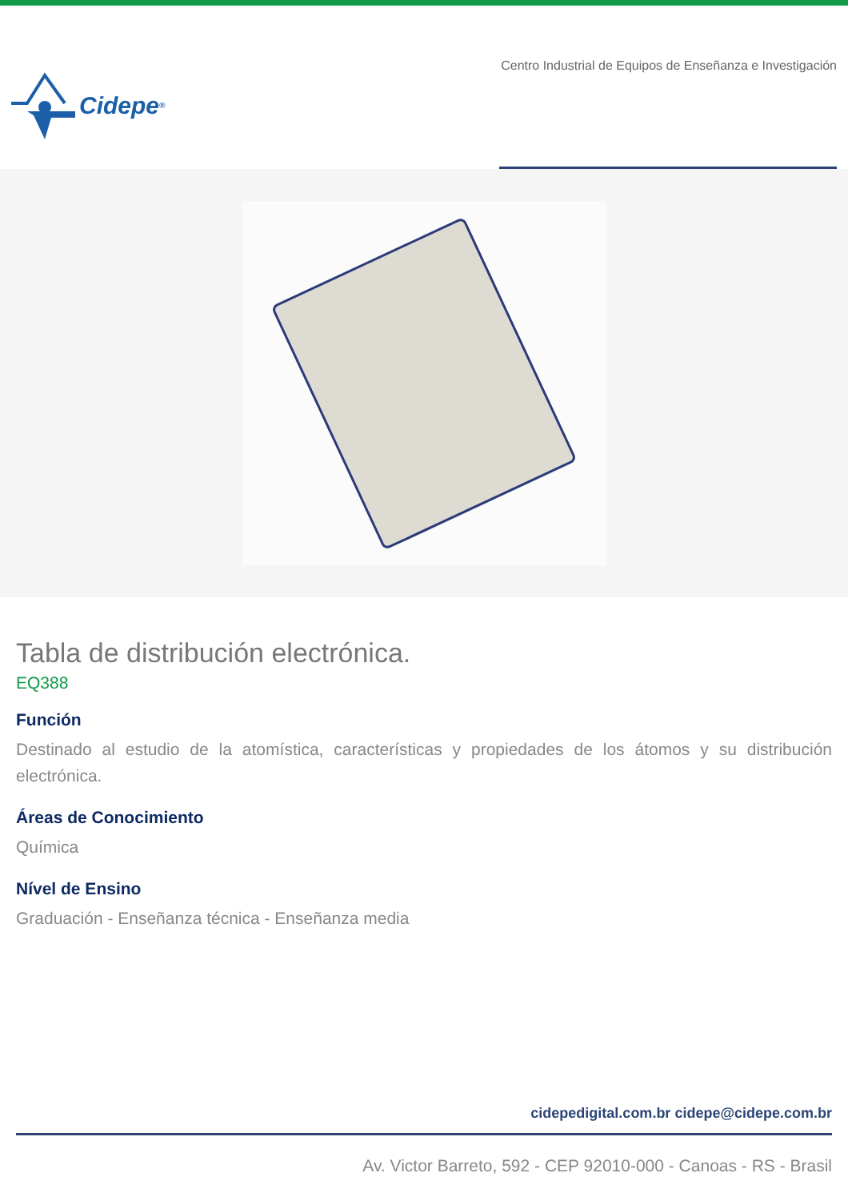Cidepe<sup>®</sup>
Centro Industrial de Equipos de Enseñanza e Investigación
Tabla de distribución electrónica.
EQ388
Función
Destinado al estudio de la atomística, características y propiedades de los átomos y su distribución electrónica.
Áreas de Conocimiento
Química
Nível de Ensino
Graduación - Enseñanza técnica - Enseñanza media
cidepedigital.com.br cidepe@cidepe.com.br
Av. Victor Barreto, 592 - CEP 92010-000 - Canoas - RS - Brasil